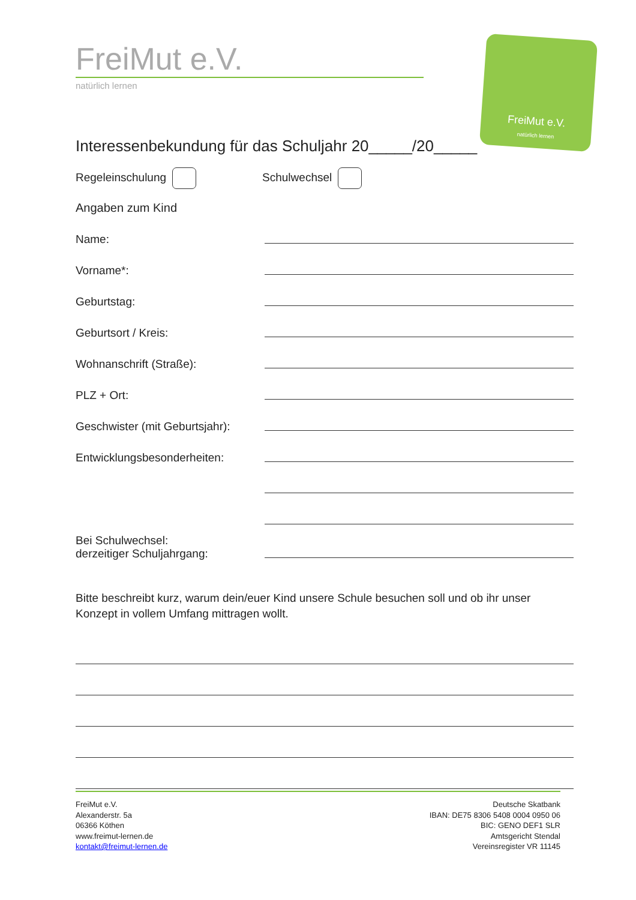FreiMut e.V.
natürlich lernen
FreiMut e.V.
natürlich lernen
Interessenbekundung für das Schuljahr 20_____/20_____
Regeleinschulung Schulwechsel
Angaben zum Kind
Name:
Vorname*:
Geburtstag:
Geburtsort / Kreis:
Wohnanschrift (Straße):
PLZ + Ort:
Geschwister (mit Geburtsjahr):
Entwicklungsbesonderheiten:
Bei Schulwechsel:
derzeitiger Schuljahrgang:
Bitte beschreibt kurz, warum dein/euer Kind unsere Schule besuchen soll und ob ihr unser Konzept in vollem Umfang mittragen wollt.
FreiMut e.V.
Alexanderstr. 5a
06366 Köthen
www.freimut-lernen.de
kontakt@freimut-lernen.de
Deutsche Skatbank
IBAN: DE75 8306 5408 0004 0950 06
BIC: GENO DEF1 SLR
Amtsgericht Stendal
Vereinsregister VR 11145